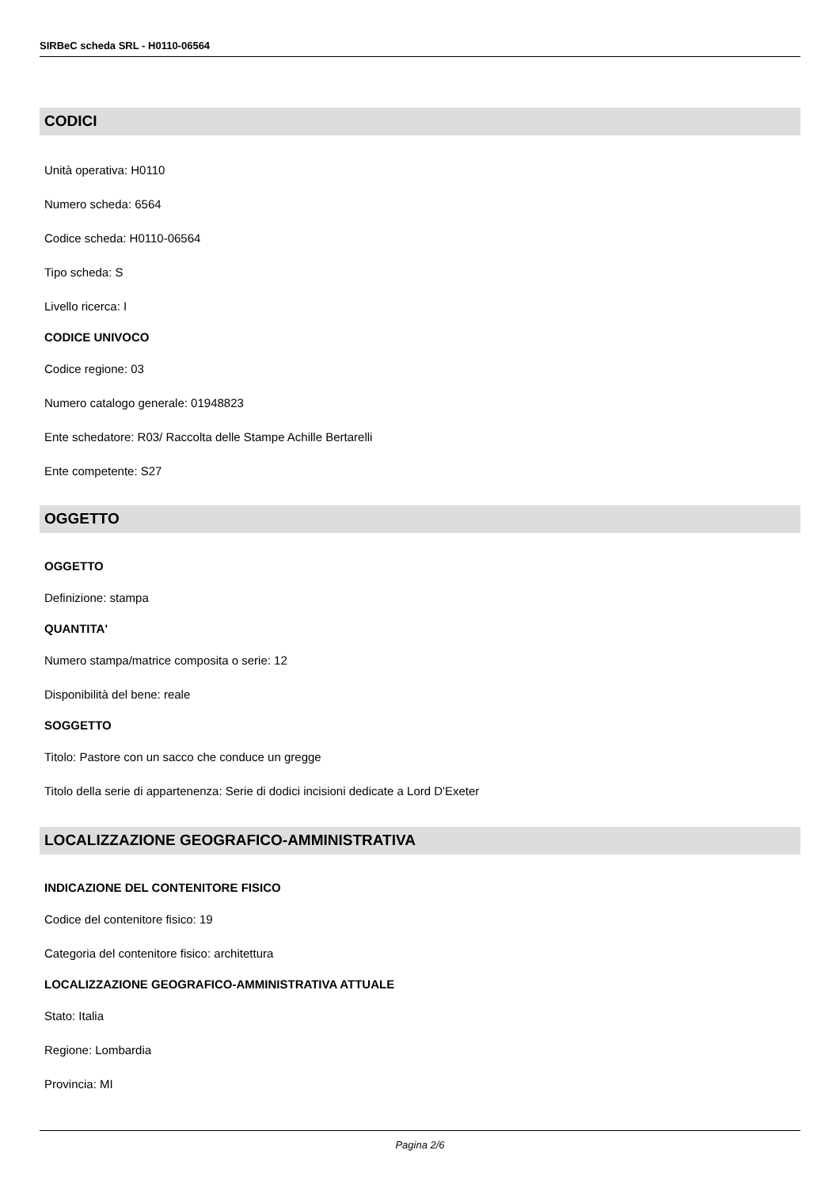SIRBeC scheda SRL - H0110-06564
CODICI
Unità operativa: H0110
Numero scheda: 6564
Codice scheda: H0110-06564
Tipo scheda: S
Livello ricerca: I
CODICE UNIVOCO
Codice regione: 03
Numero catalogo generale: 01948823
Ente schedatore: R03/ Raccolta delle Stampe Achille Bertarelli
Ente competente: S27
OGGETTO
OGGETTO
Definizione: stampa
QUANTITA'
Numero stampa/matrice composita o serie: 12
Disponibilità del bene: reale
SOGGETTO
Titolo: Pastore con un sacco che conduce un gregge
Titolo della serie di appartenenza: Serie di dodici incisioni dedicate a Lord D'Exeter
LOCALIZZAZIONE GEOGRAFICO-AMMINISTRATIVA
INDICAZIONE DEL CONTENITORE FISICO
Codice del contenitore fisico: 19
Categoria del contenitore fisico: architettura
LOCALIZZAZIONE GEOGRAFICO-AMMINISTRATIVA ATTUALE
Stato: Italia
Regione: Lombardia
Provincia: MI
Pagina 2/6